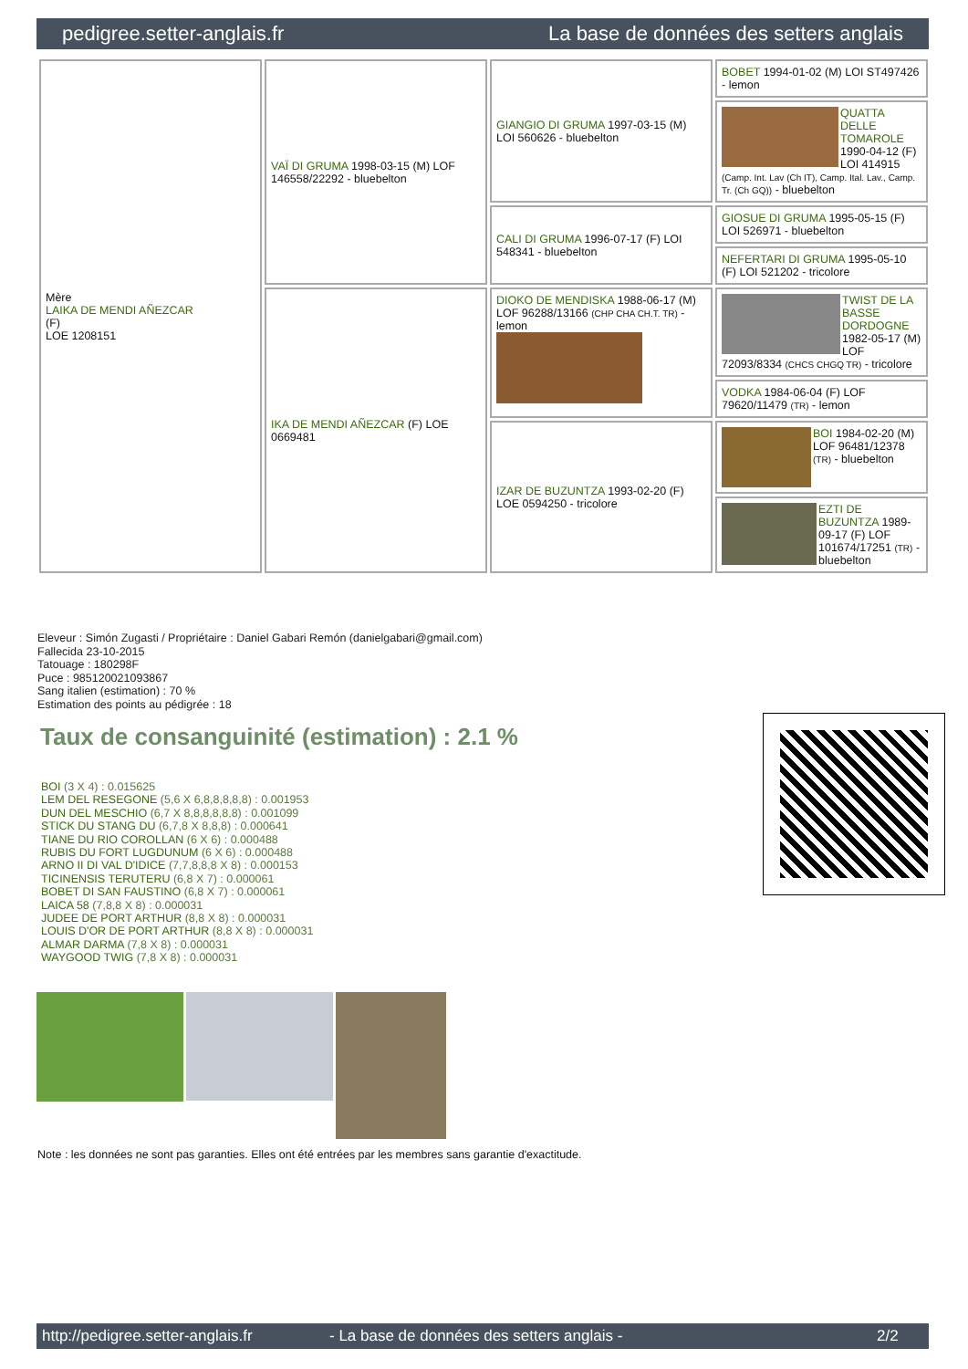pedigree.setter-anglais.fr La base de données des setters anglais
| Mère LAIKA DE MENDI AÑEZCAR (F) LOE 1208151 | VAÏ DI GRUMA 1998-03-15 (M) LOF 146558/22292 - bluebelton | GIANGIO DI GRUMA 1997-03-15 (M) LOI 560626 - bluebelton | BOBET 1994-01-02 (M) LOI ST497426 - lemon |
| | | | QUATTA DELLE TOMAROLE 1990-04-12 (F) LOI 414915 (Camp. Int. Lav (Ch IT), Camp. Ital. Lav., Camp. Tr. (Ch GQ)) - bluebelton |
| | | CALI DI GRUMA 1996-07-17 (F) LOI 548341 - bluebelton | GIOSUE DI GRUMA 1995-05-15 (F) LOI 526971 - bluebelton |
| | | | NEFERTARI DI GRUMA 1995-05-10 (F) LOI 521202 - tricolore |
| | IKA DE MENDI AÑEZCAR (F) LOE 0669481 | DIOKO DE MENDISKA 1988-06-17 (M) LOF 96288/13166 (CHP CHA CH.T. TR) - lemon | TWIST DE LA BASSE DORDOGNE 1982-05-17 (M) LOF 72093/8334 (CHCS CHGQ TR) - tricolore |
| | | | VODKA 1984-06-04 (F) LOF 79620/11479 (TR) - lemon |
| | | IZAR DE BUZUNTZA 1993-02-20 (F) LOE 0594250 - tricolore | BOI 1984-02-20 (M) LOF 96481/12378 (TR) - bluebelton |
| | | | EZTI DE BUZUNTZA 1989-09-17 (F) LOF 101674/17251 (TR) - bluebelton |
Eleveur : Simón Zugasti / Propriétaire : Daniel Gabari Remón (danielgabari@gmail.com)
Fallecida 23-10-2015
Tatouage : 180298F
Puce : 985120021093867
Sang italien (estimation) : 70 %
Estimation des points au pédigrée : 18
Taux de consanguinité (estimation) : 2.1 %
BOI (3 X 4) : 0.015625
LEM DEL RESEGONE (5,6 X 6,8,8,8,8,8) : 0.001953
DUN DEL MESCHIO (6,7 X 8,8,8,8,8,8) : 0.001099
STICK DU STANG DU (6,7,8 X 8,8,8) : 0.000641
TIANE DU RIO COROLLAN (6 X 6) : 0.000488
RUBIS DU FORT LUGDUNUM (6 X 6) : 0.000488
ARNO II DI VAL D'IDICE (7,7,8,8,8 X 8) : 0.000153
TICINENSIS TERUTERU (6,8 X 7) : 0.000061
BOBET DI SAN FAUSTINO (6,8 X 7) : 0.000061
LAICA 58 (7,8,8 X 8) : 0.000031
JUDEE DE PORT ARTHUR (8,8 X 8) : 0.000031
LOUIS D'OR DE PORT ARTHUR (8,8 X 8) : 0.000031
ALMAR DARMA (7,8 X 8) : 0.000031
WAYGOOD TWIG (7,8 X 8) : 0.000031
Note : les données ne sont pas garanties. Elles ont été entrées par les membres sans garantie d'exactitude.
http://pedigree.setter-anglais.fr - La base de données des setters anglais - 2/2